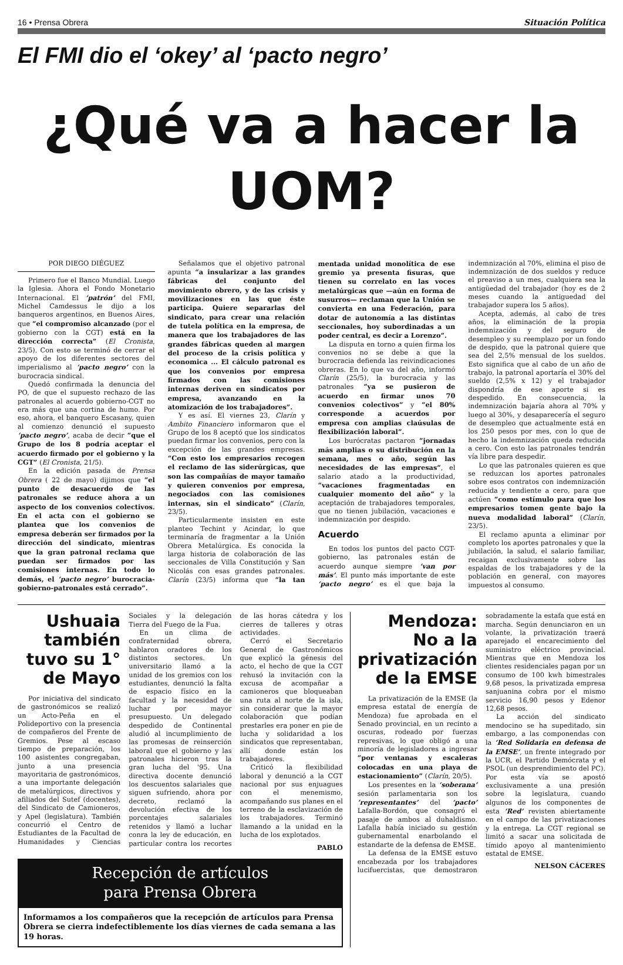16 • Prensa Obrera Situación Política
El FMI dio el ‘okey’ al ‘pacto negro’
¿Qué va a hacer la UOM?
POR DIEGO DIÉGUEZ
Primero fue el Banco Mundial. Luego la Iglesia. Ahora el Fondo Monetario Internacional. El ‘patrón’ del FMI, Michel Camdessus le dijo a los banqueros argentinos, en Buenos Aires, que “el compromiso alcanzado (por el gobierno con la CGT) está en la dirección correcta” (El Cronista, 23/5). Con esto se terminó de cerrar el apoyo de los diferentes sectores del imperialismo al ‘pacto negro’ con la burocracia sindical.
Quedó confirmada la denuncia del PO, de que el supuesto rechazo de las patronales al acuerdo gobierno-CGT no era más que una cortina de humo. Por eso, ahora, el banquero Escasany, quien al comienzo denunció el supuesto ‘pacto negro’, acaba de decir “que el Grupo de los 8 podría aceptar el acuerdo firmado por el gobierno y la CGT” (El Cronista, 21/5).
En la edición pasada de Prensa Obrera ( 22 de mayo) dijimos que “el punto de desacuerdo de las patronales se reduce ahora a un aspecto de los convenios colectivos. En el acta con el gobierno se plantea que los convenios de empresa deberán ser firmados por la dirección del sindicato, mientras que la gran patronal reclama que puedan ser firmados por las comisiones internas. En todo lo demás, el ‘pacto negro’ burocracia-gobierno-patronales está cerrado”.
Señalamos que el objetivo patronal apunta “a insularizar a las grandes fábricas del conjunto del movimiento obrero, y de las crisis y movilizaciones en las que éste participa. Quiere separarlas del sindicato, para crear una relación de tutela política en la empresa, de manera que los trabajadores de las grandes fábricas queden al margen del proceso de la crisis política y economica ... El cálculo patronal es que los convenios por empresa firmados con las comisiones internas deriven en sindicatos por empresa, avanzando en la atomización de los trabajadores”.
Y es así. El viernes 23, Clarín y Ambito Financiero informaron que el Grupo de los 8 aceptó que los sindicatos puedan firmar los convenios, pero con la excepción de las grandes empresas. “Con esto los empresarios recogen el reclamo de las siderúrgicas, que son las compañías de mayor tamaño y quieren convenios por empresa, negociados con las comisiones internas, sin el sindicato” (Clarín, 23/5).
Particularmente insisten en este planteo Techint y Acindar, lo que terminaría de fragmentar a la Unión Obrera Metalúrgica. Es conocida la larga historia de colaboración de las seccionales de Villa Constitución y San Nicolás con esas grandes patronales. Clarín (23/5) informa que “la tan mentada unidad monolítica de ese gremio ya presenta fisuras, que tienen su correlato en las voces metalúrgicas que —aún en forma de susurros— reclaman que la Unión se convierta en una Federación, para dotar de autonomía a las distintas seccionales, hoy subordinadas a un poder central, es decir a Lorenzo”.
La disputa en torno a quien firma los convenios no se debe a que la burocracia defienda las reivindicaciones obreras. En lo que va del año, informó Clarín (25/5), la burocracia y las patronales “ya se pusieron de acuerdo en firmar unos 70 convenios colectivos” y “el 80% corresponde a acuerdos por empresa con amplias claúsulas de flexibilización laboral”.
Los burócratas pactaron “jornadas más amplias o su distribución en la semana, mes o año, según las necesidades de las empresas”, el salario atado a la productividad, “vacaciones fragmentadas en cualquier momento del año” y la aceptación de trabajadores temporales, que no tienen jubilación, vacaciones e indemnización por despido.
Acuerdo
En todos los puntos del pacto CGT-gobierno, las patronales están de acuerdo aunque siempre ‘van por más’. El punto más importante de este ‘pacto negro’ es el que baja la indemnización al 70%, elimina el piso de indemnización de dos sueldos y reduce el preaviso a un mes, cualquiera sea la antigüedad del trabajador (hoy es de 2 meses cuando la antiguedad del trabajador supera los 5 años).
Acepta, además, al cabo de tres años, la eliminación de la propia indemnización y del seguro de desempleo y su reemplazo por un fondo de despido, que la patronal quiere que sea del 2,5% mensual de los sueldos. Esto significa que al cabo de un año de trabajo, la patronal aportaría el 30% del sueldo (2,5% x 12) y el trabajador dispondría de ese aporte si es despedido. En consecuencia, la indemnización bajaría ahora al 70% y luego al 30%, y desaparecería el seguro de desempleo que actualmente está en los 250 pesos por mes, con lo que de hecho la indemnización queda reducida a cero. Con esto las patronales tendrán vía libre para despedir.
Lo que las patronales quieren es que se reduzcan los aportes patronales sobre esos contratos con indemnización reducida y tendiente a cero, para que actúen “como estímulo para que los empresarios tomen gente bajo la nueva modalidad laboral” (Clarín, 23/5).
El reclamo apunta a eliminar por completo los aportes patronales y que la jubilación, la salud, el salario familiar, recaigan exclusivamente sobre las espaldas de los trabajadores y de la población en general, con mayores impuestos al consumo.
Ushuaia también tuvo su 1° de Mayo
Por iniciativa del sindicato de gastronómicos se realizó un Acto-Peña en el Polideportivo con la presencia de compañeros del Frente de Gremios. Pese al escaso tiempo de preparación, los 100 asistentes congregaban, junto a una presencia mayoritaria de gastronómicos, a una importante delegación de metalúrgicos, directivos y afiliados del Sutef (docentes), del Sindicato de Camioneros, y Apel (legislatura). También concurrió el Centro de Estudiantes de la Facultad de Humanidades y Ciencias Sociales y la delegación Tierra del Fuego de la Fua.
En un clima de confraternidad obrera, hablaron oradores de los distintos sectores. Un universitario llamó a la unidad de los gremios con los estudiantes, denunció la falta de espacio físico en la facultad y la necesidad de luchar por mayor presupuesto. Un delegado despedido de Continental aludió al incumplimiento de las promesas de reinserción laboral que el gobierno y las patronales hicieron tras la gran lucha del '95. Una directiva docente denunció los descuentos salariales que siguen sufriendo, ahora por decreto, reclamó la devolución efectiva de los porcentajes salariales retenidos y llamó a luchar conra la ley de educación, en particular contra los recortes de las horas cátedra y los cierres de talleres y otras actividades.
Cerró el Secretario General de Gastronómicos que explicó la génesis del acto, el hecho de que la CGT rehusó la invitación con la excusa de acompañar a camioneros que bloqueaban una ruta al norte de la isla, sin considerar que la mayor colaboración que podían prestarles era poner en pie de lucha y solidaridad a los sindicatos que representaban, allí donde están los trabajadores.
Criticó la flexibilidad laboral y denunció a la CGT nacional por sus enjuagues con el menemismo, acompañando sus planes en el terreno de la esclavización de los trabajadores. Terminó llamando a la unidad en la lucha de los explotados.
PABLO
Recepción de artículos
para Prensa Obrera
Informamos a los compañeros que la recepción de artículos para Prensa Obrera se cierra indefectiblemente los días viernes de cada semana a las 19 horas.
Mendoza: No a la privatización de la EMSE
La privatización de la EMSE (la empresa estatal de energía de Mendoza) fue aprobada en el Senado provincial, en un recinto a oscuras, rodeado por fuerzas represivas, lo que obligó a una minoría de legisladores a ingresar “por ventanas y escaleras colocadas en una playa de estacionamiento” (Clarín, 20/5).
Los presentes en la ‘soberana’ sesión parlamentaria son los ‘representantes’ del ‘pacto’ Lafalla-Bordón, que consagró el pasaje de ambos al duhaldismo. Lafalla había iniciado su gestión gubernamental enarbolando el estandarte de la defensa de EMSE.
La defensa de la EMSE estuvo encabezada por los trabajadores lucifuercistas, que demostraron sobradamente la estafa que está en marcha. Según denunciaron en un volante, la privatización traerá aparejado el encarecimiento del suministro eléctrico provincial. Mientras que en Mendoza los clientes residenciales pagan por un consumo de 100 kwh bimestrales 9,68 pesos, la privatizada empresa sanjuanina cobra por el mismo servicio 16,90 pesos y Edenor 12,68 pesos.
La acción del sindicato mendocino se ha supeditado, sin embargo, a las componendas con la ‘Red Solidaria en defensa de la EMSE’, un frente integrado por la UCR, el Partido Demócrata y el PSOL (un desprendimiento del PC). Por esta vía se apostó exclusivamente a una presión sobre la legislatura, cuando algunos de los componentes de esta ‘Red’ revisten abiertamente en el campo de las privatizaciones y la entrega. La CGT regional se limitó a sacar una solicitada de tímido apoyo al mantenimiento estatal de EMSE.
NELSON CÁCERES